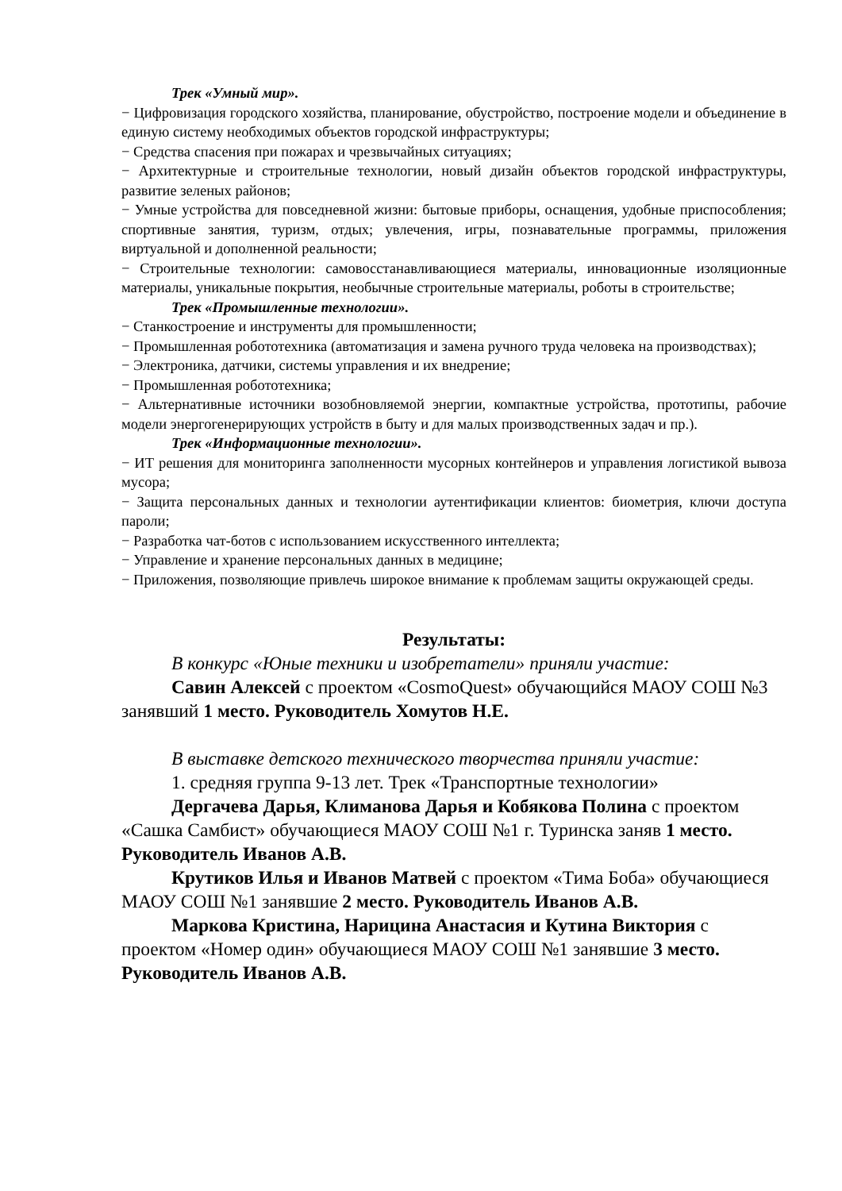Трек «Умный мир».
− Цифровизация городского хозяйства, планирование, обустройство, построение модели и объединение в единую систему необходимых объектов городской инфраструктуры;
− Средства спасения при пожарах и чрезвычайных ситуациях;
− Архитектурные и строительные технологии, новый дизайн объектов городской инфраструктуры, развитие зеленых районов;
− Умные устройства для повседневной жизни: бытовые приборы, оснащения, удобные приспособления; спортивные занятия, туризм, отдых; увлечения, игры, познавательные программы, приложения виртуальной и дополненной реальности;
− Строительные технологии: самовосстанавливающиеся материалы, инновационные изоляционные материалы, уникальные покрытия, необычные строительные материалы, роботы в строительстве;
Трек «Промышленные технологии».
− Станкостроение и инструменты для промышленности;
− Промышленная робототехника (автоматизация и замена ручного труда человека на производствах);
− Электроника, датчики, системы управления и их внедрение;
− Промышленная робототехника;
− Альтернативные источники возобновляемой энергии, компактные устройства, прототипы, рабочие модели энергогенерирующих устройств в быту и для малых производственных задач и пр.).
Трек «Информационные технологии».
− ИТ решения для мониторинга заполненности мусорных контейнеров и управления логистикой вывоза мусора;
− Защита персональных данных и технологии аутентификации клиентов: биометрия, ключи доступа пароли;
− Разработка чат-ботов с использованием искусственного интеллекта;
− Управление и хранение персональных данных в медицине;
− Приложения, позволяющие привлечь широкое внимание к проблемам защиты окружающей среды.
Результаты:
В конкурс «Юные техники и изобретатели» приняли участие:
Савин Алексей с проектом «CosmoQuest» обучающийся МАОУ СОШ №3 занявший 1 место. Руководитель Хомутов Н.Е.
В выставке детского технического творчества приняли участие:
1. средняя группа 9-13 лет. Трек «Транспортные технологии»
Дергачева Дарья, Климанова Дарья и Кобякова Полина с проектом «Сашка Самбист» обучающиеся МАОУ СОШ №1 г. Туринска заняв 1 место. Руководитель Иванов А.В.
Крутиков Илья и Иванов Матвей с проектом «Тима Боба» обучающиеся МАОУ СОШ №1 занявшие 2 место. Руководитель Иванов А.В.
Маркова Кристина, Нарицина Анастасия и Кутина Виктория с проектом «Номер один» обучающиеся МАОУ СОШ №1 занявшие 3 место. Руководитель Иванов А.В.